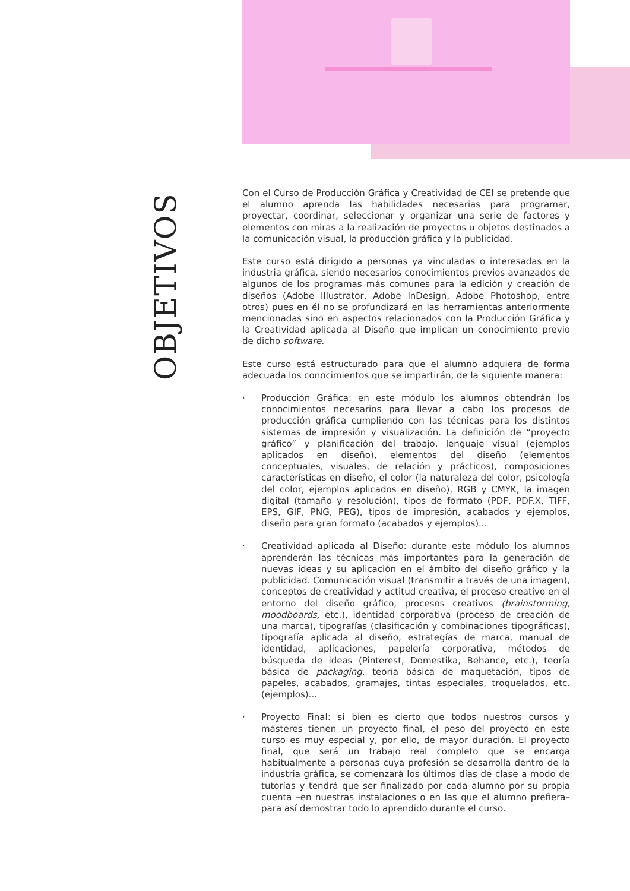OBJETIVOS
Con el Curso de Producción Gráfica y Creatividad de CEI se pretende que el alumno aprenda las habilidades necesarias para programar, proyectar, coordinar, seleccionar y organizar una serie de factores y elementos con miras a la realización de proyectos u objetos destinados a la comunicación visual, la producción gráfica y la publicidad.
Este curso está dirigido a personas ya vinculadas o interesadas en la industria gráfica, siendo necesarios conocimientos previos avanzados de algunos de los programas más comunes para la edición y creación de diseños (Adobe Illustrator, Adobe InDesign, Adobe Photoshop, entre otros) pues en él no se profundizará en las herramientas anteriormente mencionadas sino en aspectos relacionados con la Producción Gráfica y la Creatividad aplicada al Diseño que implican un conocimiento previo de dicho software.
Este curso está estructurado para que el alumno adquiera de forma adecuada los conocimientos que se impartirán, de la siguiente manera:
· Producción Gráfica: en este módulo los alumnos obtendrán los conocimientos necesarios para llevar a cabo los procesos de producción gráfica cumpliendo con las técnicas para los distintos sistemas de impresión y visualización. La definición de “proyecto gráfico” y planificación del trabajo, lenguaje visual (ejemplos aplicados en diseño), elementos del diseño (elementos conceptuales, visuales, de relación y prácticos), composiciones características en diseño, el color (la naturaleza del color, psicología del color, ejemplos aplicados en diseño), RGB y CMYK, la imagen digital (tamaño y resolución), tipos de formato (PDF, PDF.X, TIFF, EPS, GIF, PNG, PEG), tipos de impresión, acabados y ejemplos, diseño para gran formato (acabados y ejemplos)...
· Creatividad aplicada al Diseño: durante este módulo los alumnos aprenderán las técnicas más importantes para la generación de nuevas ideas y su aplicación en el ámbito del diseño gráfico y la publicidad. Comunicación visual (transmitir a través de una imagen), conceptos de creatividad y actitud creativa, el proceso creativo en el entorno del diseño gráfico, procesos creativos (brainstorming, moodboards, etc.), identidad corporativa (proceso de creación de una marca), tipografías (clasificación y combinaciones tipográficas), tipografía aplicada al diseño, estrategías de marca, manual de identidad, aplicaciones, papelería corporativa, métodos de búsqueda de ideas (Pinterest, Domestika, Behance, etc.), teoría básica de packaging, teoría básica de maquetación, tipos de papeles, acabados, gramajes, tintas especiales, troquelados, etc. (ejemplos)...
· Proyecto Final: si bien es cierto que todos nuestros cursos y másteres tienen un proyecto final, el peso del proyecto en este curso es muy especial y, por ello, de mayor duración. El proyecto final, que será un trabajo real completo que se encarga habitualmente a personas cuya profesión se desarrolla dentro de la industria gráfica, se comenzará los últimos días de clase a modo de tutorías y tendrá que ser finalizado por cada alumno por su propia cuenta –en nuestras instalaciones o en las que el alumno prefiera– para así demostrar todo lo aprendido durante el curso.